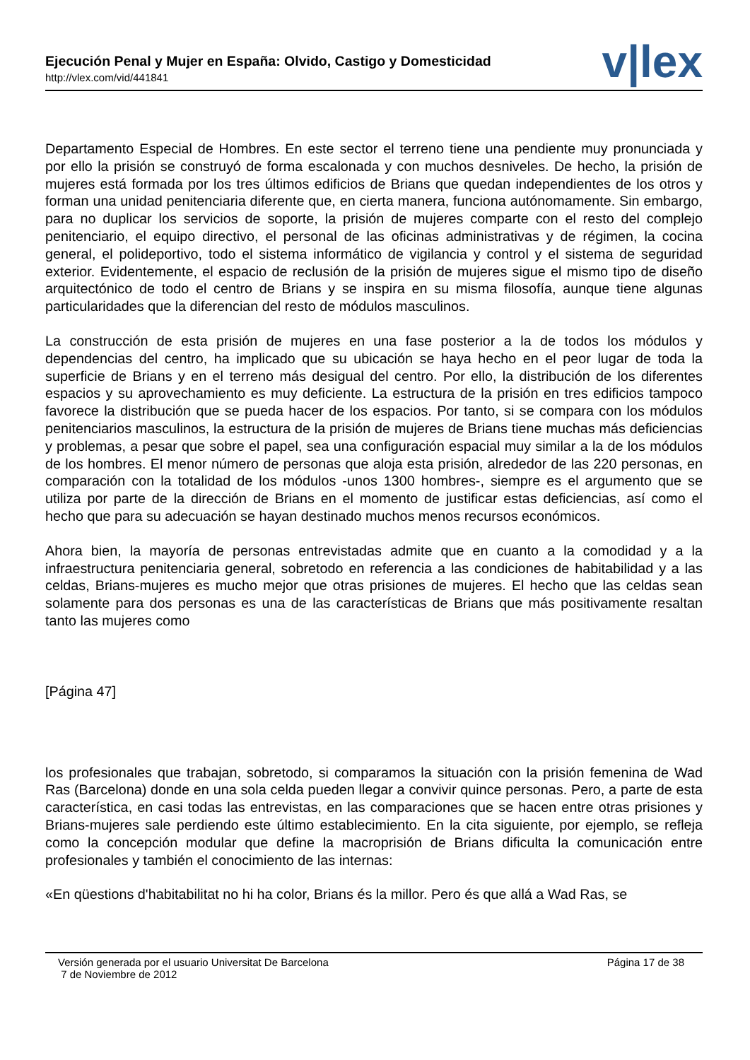Ejecución Penal y Mujer en España: Olvido, Castigo y Domesticidad
http://vlex.com/vid/441841 v|lex
Departamento Especial de Hombres. En este sector el terreno tiene una pendiente muy pronunciada y por ello la prisión se construyó de forma escalonada y con muchos desniveles. De hecho, la prisión de mujeres está formada por los tres últimos edificios de Brians que quedan independientes de los otros y forman una unidad penitenciaria diferente que, en cierta manera, funciona autónomamente. Sin embargo, para no duplicar los servicios de soporte, la prisión de mujeres comparte con el resto del complejo penitenciario, el equipo directivo, el personal de las oficinas administrativas y de régimen, la cocina general, el polideportivo, todo el sistema informático de vigilancia y control y el sistema de seguridad exterior. Evidentemente, el espacio de reclusión de la prisión de mujeres sigue el mismo tipo de diseño arquitectónico de todo el centro de Brians y se inspira en su misma filosofía, aunque tiene algunas particularidades que la diferencian del resto de módulos masculinos.
La construcción de esta prisión de mujeres en una fase posterior a la de todos los módulos y dependencias del centro, ha implicado que su ubicación se haya hecho en el peor lugar de toda la superficie de Brians y en el terreno más desigual del centro. Por ello, la distribución de los diferentes espacios y su aprovechamiento es muy deficiente. La estructura de la prisión en tres edificios tampoco favorece la distribución que se pueda hacer de los espacios. Por tanto, si se compara con los módulos penitenciarios masculinos, la estructura de la prisión de mujeres de Brians tiene muchas más deficiencias y problemas, a pesar que sobre el papel, sea una configuración espacial muy similar a la de los módulos de los hombres. El menor número de personas que aloja esta prisión, alrededor de las 220 personas, en comparación con la totalidad de los módulos -unos 1300 hombres-, siempre es el argumento que se utiliza por parte de la dirección de Brians en el momento de justificar estas deficiencias, así como el hecho que para su adecuación se hayan destinado muchos menos recursos económicos.
Ahora bien, la mayoría de personas entrevistadas admite que en cuanto a la comodidad y a la infraestructura penitenciaria general, sobretodo en referencia a las condiciones de habitabilidad y a las celdas, Brians-mujeres es mucho mejor que otras prisiones de mujeres. El hecho que las celdas sean solamente para dos personas es una de las características de Brians que más positivamente resaltan tanto las mujeres como
[Página 47]
los profesionales que trabajan, sobretodo, si comparamos la situación con la prisión femenina de Wad Ras (Barcelona) donde en una sola celda pueden llegar a convivir quince personas. Pero, a parte de esta característica, en casi todas las entrevistas, en las comparaciones que se hacen entre otras prisiones y Brians-mujeres sale perdiendo este último establecimiento. En la cita siguiente, por ejemplo, se refleja como la concepción modular que define la macroprisión de Brians dificulta la comunicación entre profesionales y también el conocimiento de las internas:
«En qüestions d'habitabilitat no hi ha color, Brians és la millor. Pero és que allá a Wad Ras, se
Versión generada por el usuario Universitat De Barcelona Página 17 de 38
7 de Noviembre de 2012